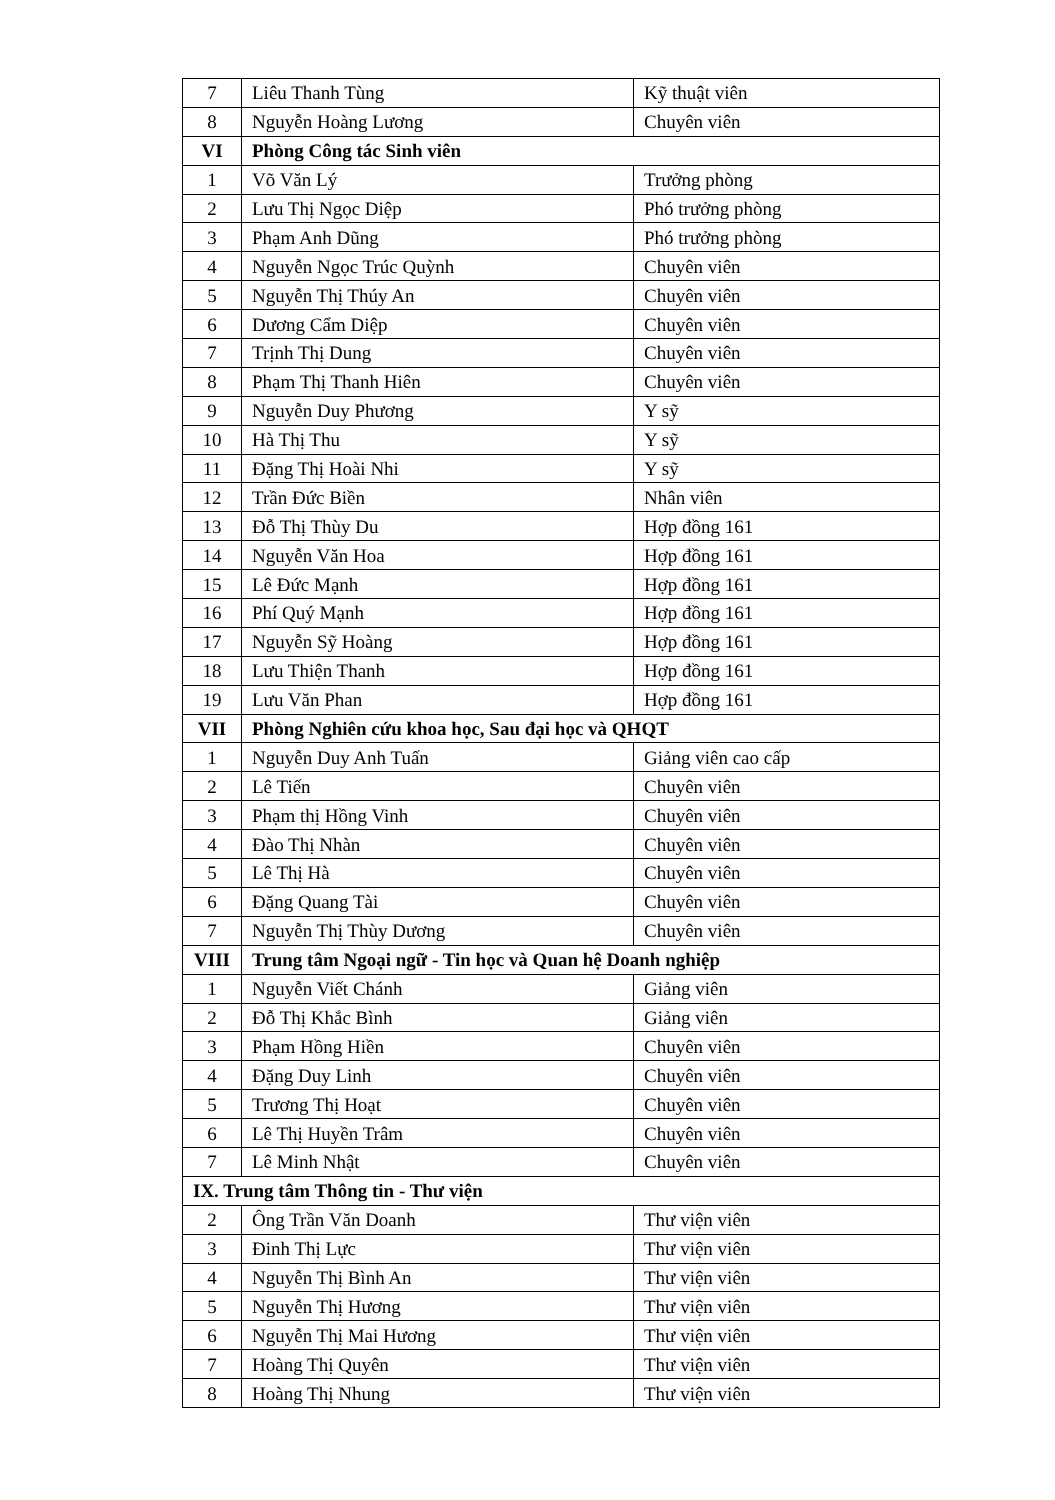| 7 | Liêu Thanh Tùng | Kỹ thuật viên |
| 8 | Nguyễn Hoàng Lương | Chuyên viên |
| VI | Phòng Công tác Sinh viên | |
| 1 | Võ Văn Lý | Trưởng phòng |
| 2 | Lưu Thị Ngọc Diệp | Phó trưởng phòng |
| 3 | Phạm Anh Dũng | Phó trưởng phòng |
| 4 | Nguyễn Ngọc Trúc Quỳnh | Chuyên viên |
| 5 | Nguyễn Thị Thúy An | Chuyên viên |
| 6 | Dương Cẩm Diệp | Chuyên viên |
| 7 | Trịnh Thị Dung | Chuyên viên |
| 8 | Phạm Thị Thanh Hiên | Chuyên viên |
| 9 | Nguyễn Duy Phương | Y sỹ |
| 10 | Hà Thị Thu | Y sỹ |
| 11 | Đặng Thị Hoài Nhi | Y sỹ |
| 12 | Trần Đức Biền | Nhân viên |
| 13 | Đỗ Thị Thùy Du | Hợp đồng 161 |
| 14 | Nguyễn Văn Hoa | Hợp đồng 161 |
| 15 | Lê Đức Mạnh | Hợp đồng 161 |
| 16 | Phí Quý Mạnh | Hợp đồng 161 |
| 17 | Nguyễn Sỹ Hoàng | Hợp đồng 161 |
| 18 | Lưu Thiện Thanh | Hợp đồng 161 |
| 19 | Lưu Văn Phan | Hợp đồng 161 |
| VII | Phòng Nghiên cứu khoa học, Sau đại học và QHQT | |
| 1 | Nguyễn Duy Anh Tuấn | Giảng viên cao cấp |
| 2 | Lê Tiến | Chuyên viên |
| 3 | Phạm thị Hồng Vinh | Chuyên viên |
| 4 | Đào Thị Nhàn | Chuyên viên |
| 5 | Lê Thị Hà | Chuyên viên |
| 6 | Đặng Quang Tài | Chuyên viên |
| 7 | Nguyễn Thị Thùy Dương | Chuyên viên |
| VIII | Trung tâm Ngoại ngữ - Tin học và Quan hệ Doanh nghiệp | |
| 1 | Nguyễn Viết Chánh | Giảng viên |
| 2 | Đỗ Thị Khắc Bình | Giảng viên |
| 3 | Phạm Hồng Hiền | Chuyên viên |
| 4 | Đặng Duy Linh | Chuyên viên |
| 5 | Trương Thị Hoạt | Chuyên viên |
| 6 | Lê Thị Huyền Trâm | Chuyên viên |
| 7 | Lê Minh Nhật | Chuyên viên |
| IX. Trung tâm Thông tin - Thư viện | | |
| 2 | Ông Trần Văn Doanh | Thư viện viên |
| 3 | Đinh Thị Lực | Thư viện viên |
| 4 | Nguyễn Thị Bình An | Thư viện viên |
| 5 | Nguyễn Thị Hương | Thư viện viên |
| 6 | Nguyễn Thị Mai Hương | Thư viện viên |
| 7 | Hoàng Thị Quyên | Thư viện viên |
| 8 | Hoàng Thị Nhung | Thư viện viên |